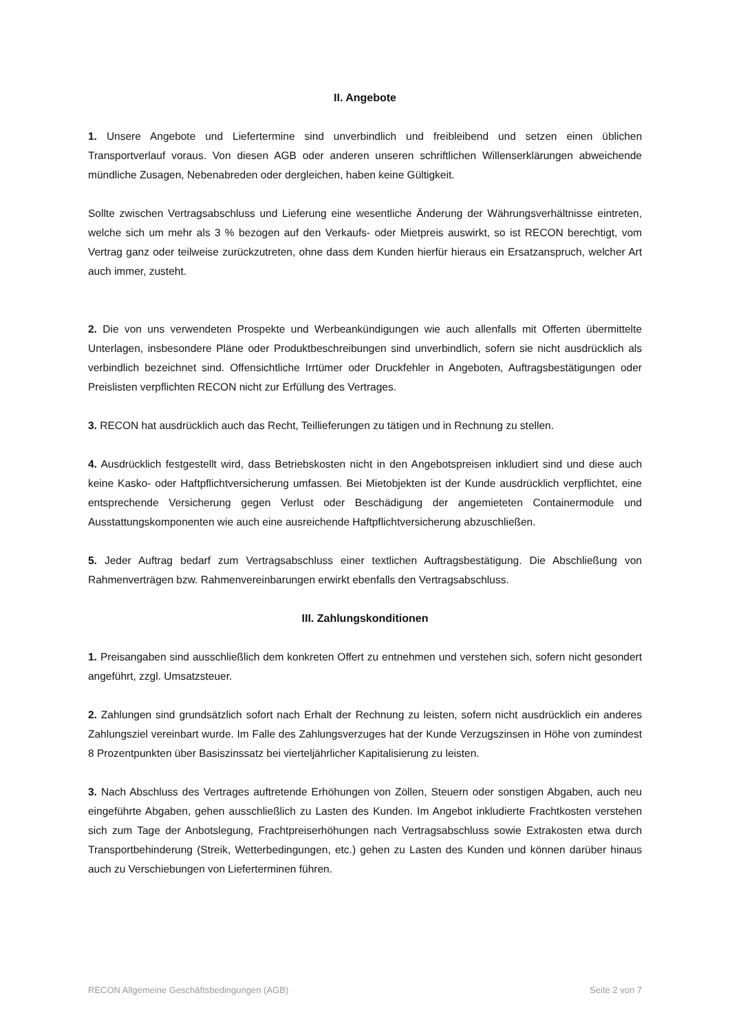II. Angebote
1. Unsere Angebote und Liefertermine sind unverbindlich und freibleibend und setzen einen üblichen Transportverlauf voraus. Von diesen AGB oder anderen unseren schriftlichen Willenserklärungen abweichende mündliche Zusagen, Nebenabreden oder dergleichen, haben keine Gültigkeit.
Sollte zwischen Vertragsabschluss und Lieferung eine wesentliche Änderung der Währungsverhältnisse eintreten, welche sich um mehr als 3 % bezogen auf den Verkaufs- oder Mietpreis auswirkt, so ist RECON berechtigt, vom Vertrag ganz oder teilweise zurückzutreten, ohne dass dem Kunden hierfür hieraus ein Ersatzanspruch, welcher Art auch immer, zusteht.
2. Die von uns verwendeten Prospekte und Werbeankündigungen wie auch allenfalls mit Offerten übermittelte Unterlagen, insbesondere Pläne oder Produktbeschreibungen sind unverbindlich, sofern sie nicht ausdrücklich als verbindlich bezeichnet sind. Offensichtliche Irrtümer oder Druckfehler in Angeboten, Auftragsbestätigungen oder Preislisten verpflichten RECON nicht zur Erfüllung des Vertrages.
3. RECON hat ausdrücklich auch das Recht, Teillieferungen zu tätigen und in Rechnung zu stellen.
4. Ausdrücklich festgestellt wird, dass Betriebskosten nicht in den Angebotspreisen inkludiert sind und diese auch keine Kasko- oder Haftpflichtversicherung umfassen. Bei Mietobjekten ist der Kunde ausdrücklich verpflichtet, eine entsprechende Versicherung gegen Verlust oder Beschädigung der angemieteten Containermodule und Ausstattungskomponenten wie auch eine ausreichende Haftpflichtversicherung abzuschließen.
5. Jeder Auftrag bedarf zum Vertragsabschluss einer textlichen Auftragsbestätigung. Die Abschließung von Rahmenverträgen bzw. Rahmenvereinbarungen erwirkt ebenfalls den Vertragsabschluss.
III. Zahlungskonditionen
1. Preisangaben sind ausschließlich dem konkreten Offert zu entnehmen und verstehen sich, sofern nicht gesondert angeführt, zzgl. Umsatzsteuer.
2. Zahlungen sind grundsätzlich sofort nach Erhalt der Rechnung zu leisten, sofern nicht ausdrücklich ein anderes Zahlungsziel vereinbart wurde. Im Falle des Zahlungsverzuges hat der Kunde Verzugszinsen in Höhe von zumindest 8 Prozentpunkten über Basiszinssatz bei vierteljährlicher Kapitalisierung zu leisten.
3. Nach Abschluss des Vertrages auftretende Erhöhungen von Zöllen, Steuern oder sonstigen Abgaben, auch neu eingeführte Abgaben, gehen ausschließlich zu Lasten des Kunden. Im Angebot inkludierte Frachtkosten verstehen sich zum Tage der Anbotslegung, Frachtpreiserhöhungen nach Vertragsabschluss sowie Extrakosten etwa durch Transportbehinderung (Streik, Wetterbedingungen, etc.) gehen zu Lasten des Kunden und können darüber hinaus auch zu Verschiebungen von Lieferterminen führen.
RECON Allgemeine Geschäftsbedingungen (AGB) Seite 2 von 7